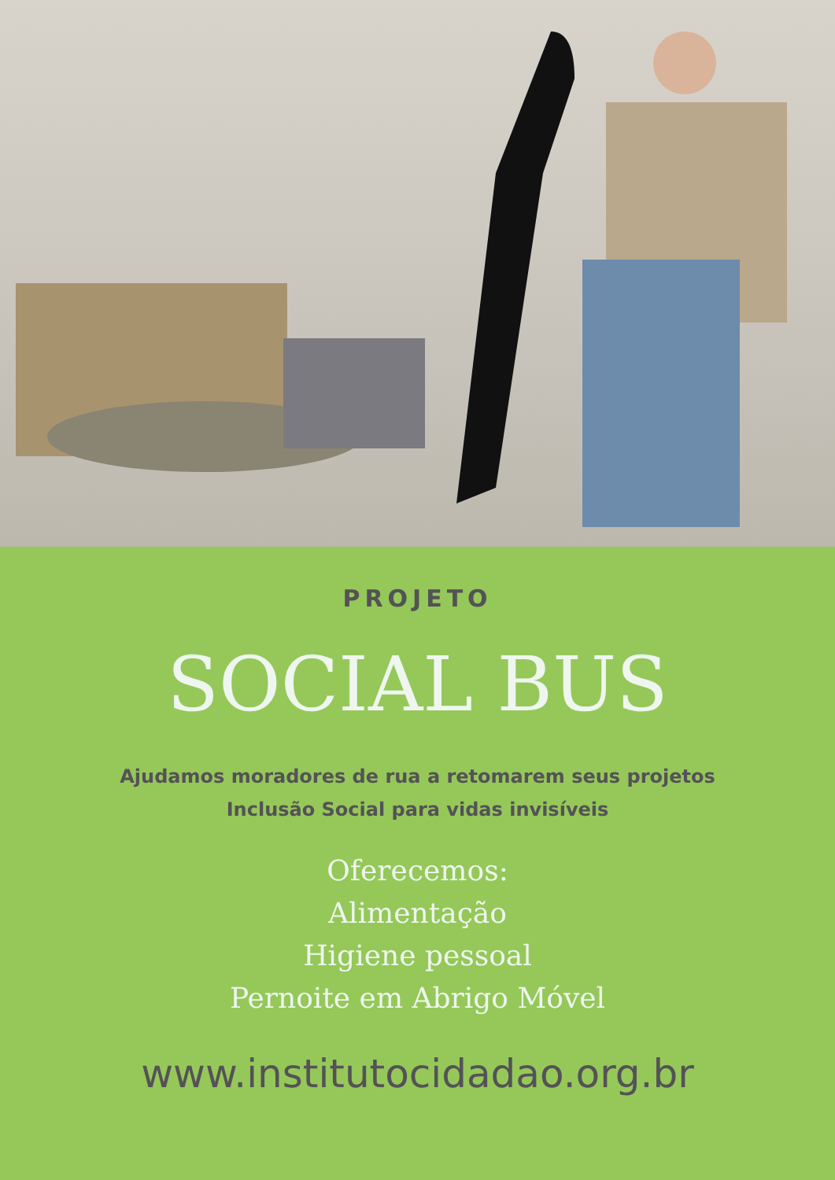PROJETO
SOCIAL BUS
Ajudamos moradores de rua a retomarem seus projetos
Inclusão Social para vidas invisíveis
Oferecemos:
Alimentação
Higiene pessoal
Pernoite em Abrigo Móvel
www.institutocidadao.org.br